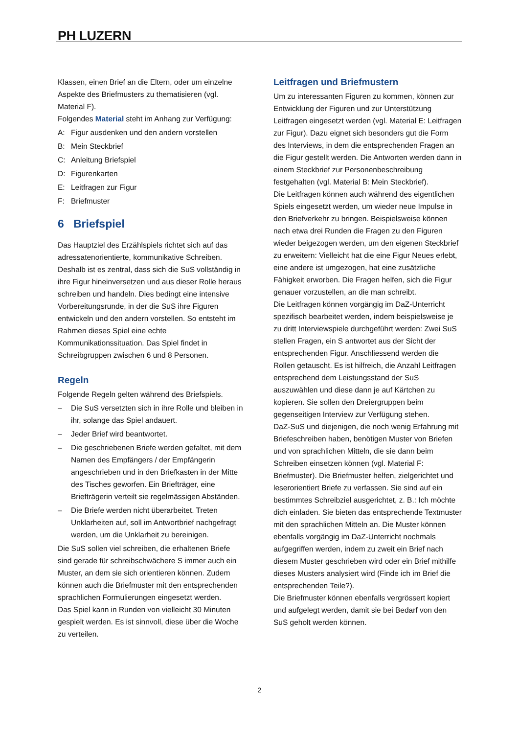PH LUZERN
Klassen, einen Brief an die Eltern, oder um einzelne Aspekte des Briefmusters zu thematisieren (vgl. Material F).
Folgendes Material steht im Anhang zur Verfügung:
A: Figur ausdenken und den andern vorstellen
B: Mein Steckbrief
C: Anleitung Briefspiel
D: Figurenkarten
E: Leitfragen zur Figur
F: Briefmuster
6 Briefspiel
Das Hauptziel des Erzählspiels richtet sich auf das adressatenorientierte, kommunikative Schreiben. Deshalb ist es zentral, dass sich die SuS vollständig in ihre Figur hineinversetzen und aus dieser Rolle heraus schreiben und handeln. Dies bedingt eine intensive Vorbereitungsrunde, in der die SuS ihre Figuren entwickeln und den andern vorstellen. So entsteht im Rahmen dieses Spiel eine echte Kommunikationssituation. Das Spiel findet in Schreibgruppen zwischen 6 und 8 Personen.
Regeln
Folgende Regeln gelten während des Briefspiels.
– Die SuS versetzten sich in ihre Rolle und bleiben in ihr, solange das Spiel andauert.
– Jeder Brief wird beantwortet.
– Die geschriebenen Briefe werden gefaltet, mit dem Namen des Empfängers / der Empfängerin angeschrieben und in den Briefkasten in der Mitte des Tisches geworfen. Ein Briefträger, eine Briefträgerin verteilt sie regelmässigen Abstän­den.
– Die Briefe werden nicht überarbeitet. Treten Unklarheiten auf, soll im Antwortbrief nachgefragt werden, um die Unklarheit zu bereinigen.
Die SuS sollen viel schreiben, die erhaltenen Briefe sind gerade für schreibschwächere S immer auch ein Muster, an dem sie sich orientieren können. Zudem können auch die Briefmuster mit den entsprechenden sprachlichen Formulierungen eingesetzt werden.
Das Spiel kann in Runden von vielleicht 30 Minuten gespielt werden. Es ist sinnvoll, diese über die Woche zu verteilen.
Leitfragen und Briefmustern
Um zu interessanten Figuren zu kommen, können zur Entwicklung der Figuren und zur Unterstützung Leitfragen eingesetzt werden (vgl. Material E: Leitfragen zur Figur). Dazu eignet sich besonders gut die Form des Interviews, in dem die entsprechenden Fragen an die Figur gestellt werden. Die Antworten werden dann in einem Steckbrief zur Personenbeschreibung festgehalten (vgl. Material B: Mein Steckbrief).
Die Leitfragen können auch während des eigentlichen Spiels eingesetzt werden, um wieder neue Impulse in den Briefverkehr zu bringen. Beispielsweise können nach etwa drei Runden die Fragen zu den Figuren wieder beigezogen werden, um den eigenen Steckbrief zu erweitern: Vielleicht hat die eine Figur Neues erlebt, eine andere ist umgezogen, hat eine zusätzliche Fähigkeit erworben. Die Fragen helfen, sich die Figur genauer vorzustellen, an die man schreibt.
Die Leitfragen können vorgängig im DaZ-Unterricht spezifisch bearbeitet werden, indem beispielsweise je zu dritt Interviewspiele durchgeführt werden: Zwei SuS stellen Fragen, ein S antwortet aus der Sicht der entsprechenden Figur. Anschliessend werden die Rollen getauscht. Es ist hilfreich, die Anzahl Leitfragen entsprechend dem Leistungsstand der SuS auszuwählen und diese dann je auf Kärtchen zu kopieren. Sie sollen den Dreiergruppen beim gegenseitigen Interview zur Verfügung stehen.
DaZ-SuS und diejenigen, die noch wenig Erfahrung mit Briefeschreiben haben, benötigen Muster von Briefen und von sprachlichen Mitteln, die sie dann beim Schreiben einsetzen können (vgl. Material F: Briefmuster). Die Briefmuster helfen, zielgerichtet und leserorientiert Briefe zu verfassen. Sie sind auf ein bestimmtes Schreibziel ausgerichtet, z. B.: Ich möchte dich einladen. Sie bieten das entsprechende Textmuster mit den sprachlichen Mitteln an. Die Muster können ebenfalls vorgängig im DaZ-Unterricht nochmals aufgegriffen werden, indem zu zweit ein Brief nach diesem Muster geschrieben wird oder ein Brief mithilfe dieses Musters analysiert wird (Finde ich im Brief die entsprechenden Teile?).
Die Briefmuster können ebenfalls vergrössert kopiert und aufgelegt werden, damit sie bei Bedarf von den SuS geholt werden können.
2